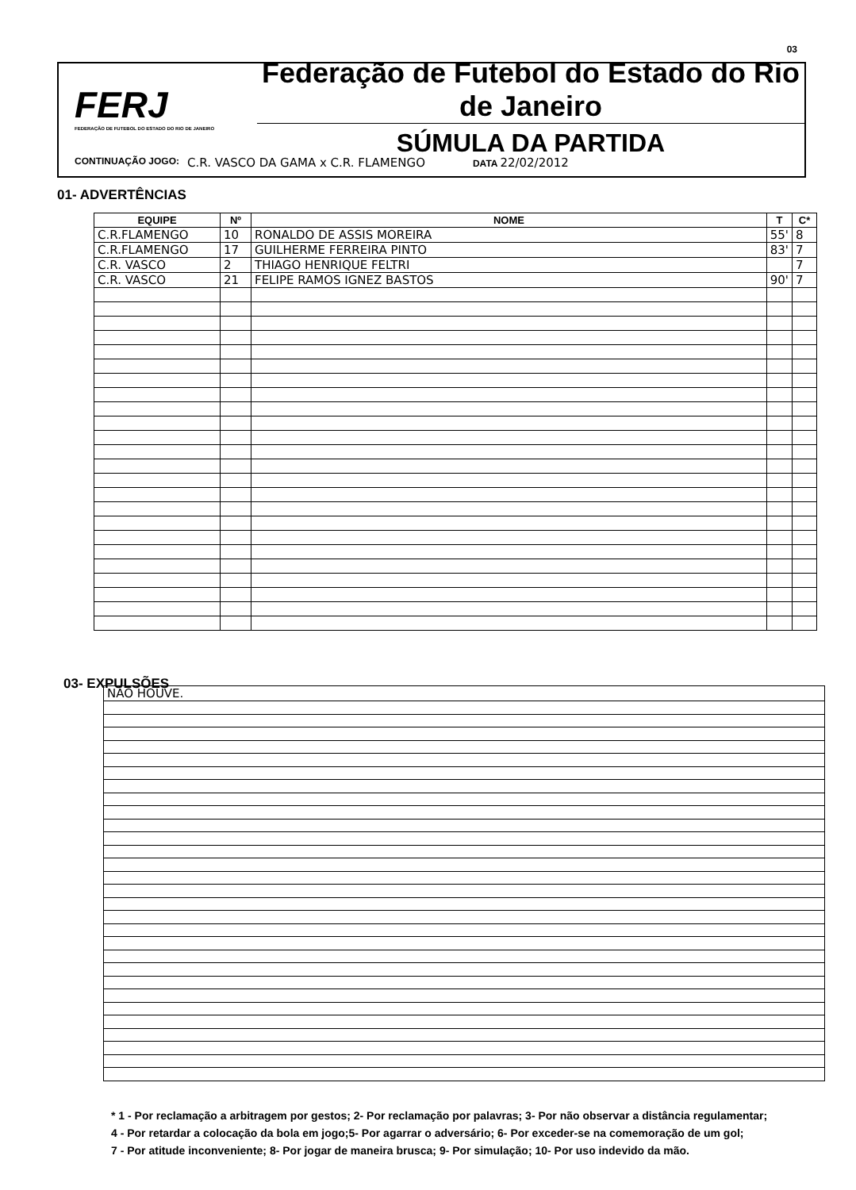03
FERJ
FEDERAÇÃO DE FUTEBOL DO ESTADO DO RIO DE JANEIRO
Federação de Futebol do Estado do Rio de Janeiro
SÚMULA DA PARTIDA
CONTINUAÇÃO JOGO: C.R. VASCO DA GAMA x C.R. FLAMENGO DATA 22/02/2012
01- ADVERTÊNCIAS
| EQUIPE | Nº | NOME | T | C* |
| --- | --- | --- | --- | --- |
| C.R.FLAMENGO | 10 | RONALDO DE ASSIS MOREIRA | 55' | 8 |
| C.R.FLAMENGO | 17 | GUILHERME FERREIRA PINTO | 83' | 7 |
| C.R. VASCO | 2 | THIAGO HENRIQUE FELTRI | | 7 |
| C.R. VASCO | 21 | FELIPE RAMOS IGNEZ BASTOS | 90' | 7 |
03- EXPULSÕES
| NÃO HOUVE. |
* 1 - Por reclamação a arbitragem por gestos; 2- Por reclamação por palavras; 3- Por não observar a distância regulamentar;
4 - Por retardar a colocação da bola em jogo;5- Por agarrar o adversário; 6- Por exceder-se na comemoração de um gol;
7 - Por atitude inconveniente; 8- Por jogar de maneira brusca; 9- Por simulação; 10- Por uso indevido da mão.